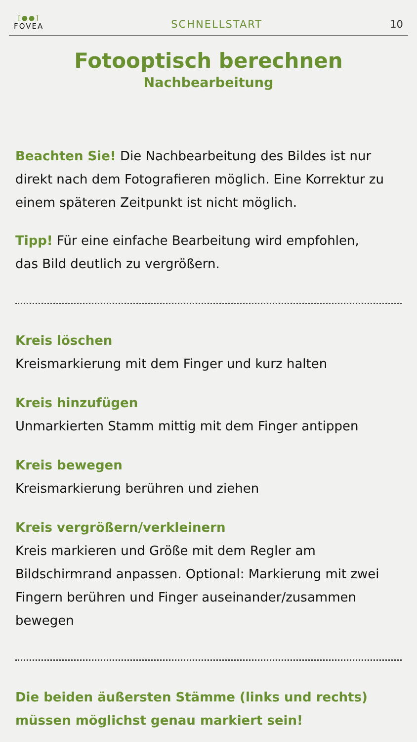[●●]
FOVEA
SCHNELLSTART
10
Fotooptisch berechnen
Nachbearbeitung
Beachten Sie! Die Nachbearbeitung des Bildes ist nur direkt nach dem Fotografieren möglich. Eine Korrektur zu einem späteren Zeitpunkt ist nicht möglich.
Tipp! Für eine einfache Bearbeitung wird empfohlen,
das Bild deutlich zu vergrößern.
Kreis löschen
Kreismarkierung mit dem Finger und kurz halten
Kreis hinzufügen
Unmarkierten Stamm mittig mit dem Finger antippen
Kreis bewegen
Kreismarkierung berühren und ziehen
Kreis vergrößern/verkleinern
Kreis markieren und Größe mit dem Regler am Bildschirmrand anpassen. Optional: Markierung mit zwei Fingern berühren und Finger auseinander/zusammen bewegen
Die beiden äußersten Stämme (links und rechts) müssen möglichst genau markiert sein!